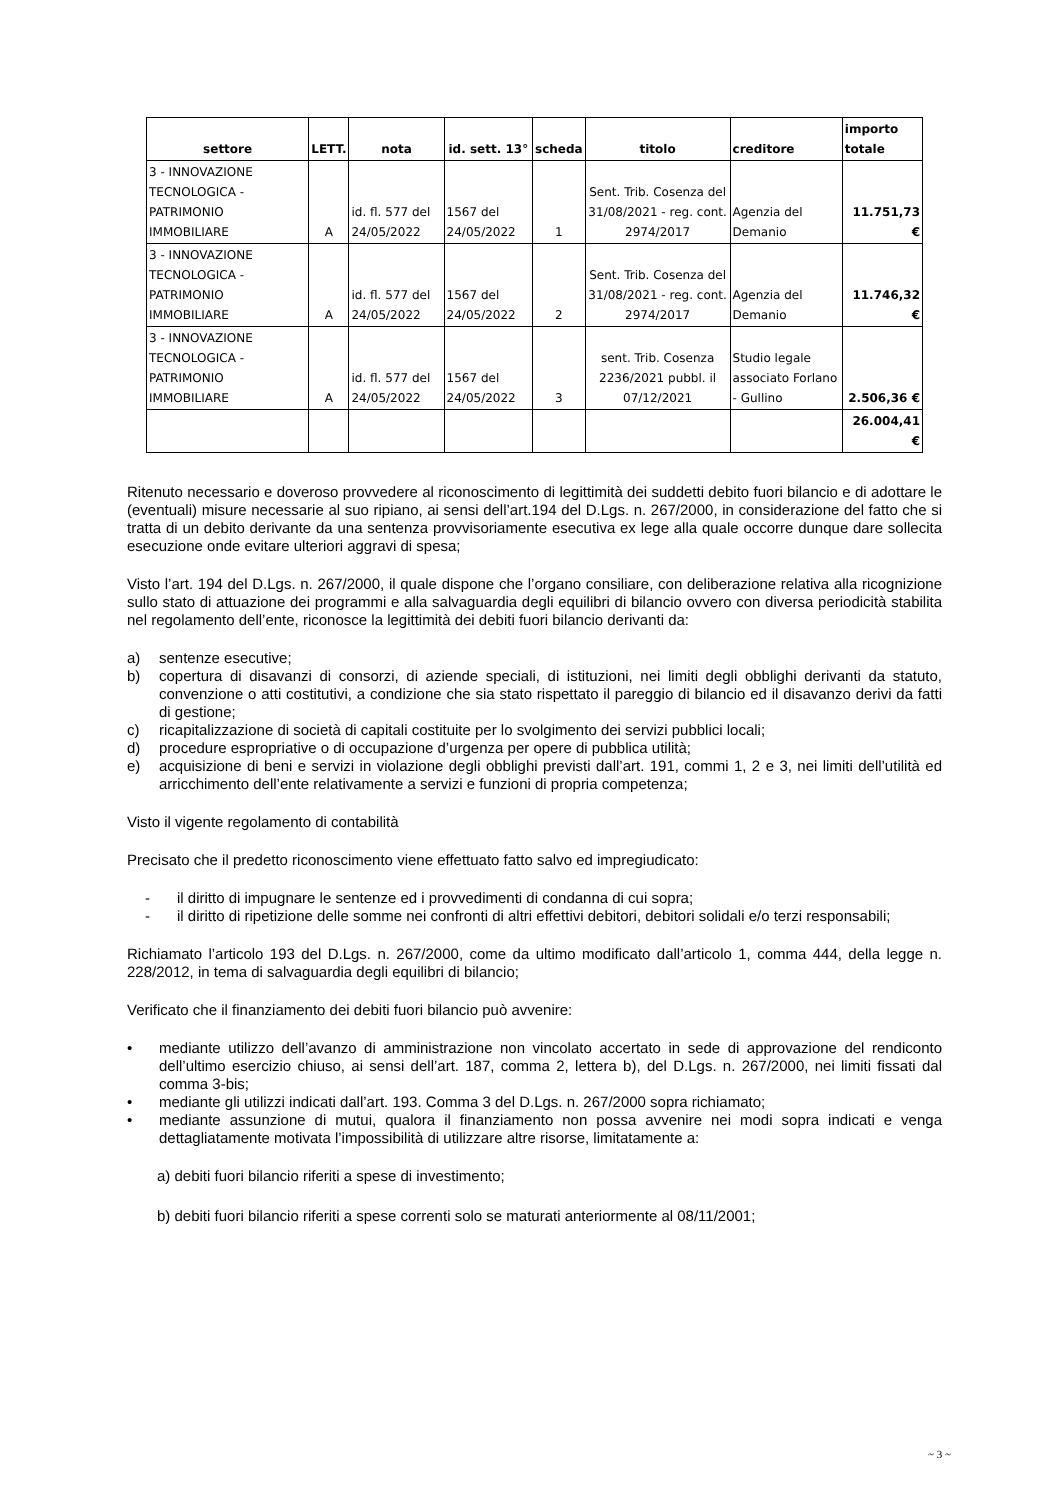| settore | LETT. | nota | id. sett. 13° | scheda | titolo | creditore | importo totale |
| --- | --- | --- | --- | --- | --- | --- | --- |
| 3 - INNOVAZIONE TECNOLOGICA - PATRIMONIO IMMOBILIARE | A | id. fl. 577 del 24/05/2022 | 1567 del 24/05/2022 | 1 | Sent. Trib. Cosenza del 31/08/2021 - reg. cont. 2974/2017 | Agenzia del Demanio | 11.751,73 € |
| 3 - INNOVAZIONE TECNOLOGICA - PATRIMONIO IMMOBILIARE | A | id. fl. 577 del 24/05/2022 | 1567 del 24/05/2022 | 2 | Sent. Trib. Cosenza del 31/08/2021 - reg. cont. 2974/2017 | Agenzia del Demanio | 11.746,32 € |
| 3 - INNOVAZIONE TECNOLOGICA - PATRIMONIO IMMOBILIARE | A | id. fl. 577 del 24/05/2022 | 1567 del 24/05/2022 | 3 | sent. Trib. Cosenza 2236/2021 pubbl. il 07/12/2021 | Studio legale associato Forlano - Gullino | 2.506,36 € |
| | | | | | | | 26.004,41 € |
Ritenuto necessario e doveroso provvedere al riconoscimento di legittimità dei suddetti debito fuori bilancio e di adottare le (eventuali) misure necessarie al suo ripiano, ai sensi dell’art.194 del D.Lgs. n. 267/2000, in considerazione del fatto che si tratta di un debito derivante da una sentenza provvisoriamente esecutiva ex lege alla quale occorre dunque dare sollecita esecuzione onde evitare ulteriori aggravi di spesa;
Visto l’art. 194 del D.Lgs. n. 267/2000, il quale dispone che l’organo consiliare, con deliberazione relativa alla ricognizione sullo stato di attuazione dei programmi e alla salvaguardia degli equilibri di bilancio ovvero con diversa periodicità stabilita nel regolamento dell’ente, riconosce la legittimità dei debiti fuori bilancio derivanti da:
a) sentenze esecutive;
b) copertura di disavanzi di consorzi, di aziende speciali, di istituzioni, nei limiti degli obblighi derivanti da statuto, convenzione o atti costitutivi, a condizione che sia stato rispettato il pareggio di bilancio ed il disavanzo derivi da fatti di gestione;
c) ricapitalizzazione di società di capitali costituite per lo svolgimento dei servizi pubblici locali;
d) procedure espropriative o di occupazione d’urgenza per opere di pubblica utilità;
e) acquisizione di beni e servizi in violazione degli obblighi previsti dall’art. 191, commi 1, 2 e 3, nei limiti dell’utilità ed arricchimento dell’ente relativamente a servizi e funzioni di propria competenza;
Visto il vigente regolamento di contabilità
Precisato che il predetto riconoscimento viene effettuato fatto salvo ed impregiudicato:
- il diritto di impugnare le sentenze ed i provvedimenti di condanna di cui sopra;
- il diritto di ripetizione delle somme nei confronti di altri effettivi debitori, debitori solidali e/o terzi responsabili;
Richiamato l’articolo 193 del D.Lgs. n. 267/2000, come da ultimo modificato dall’articolo 1, comma 444, della legge n. 228/2012, in tema di salvaguardia degli equilibri di bilancio;
Verificato che il finanziamento dei debiti fuori bilancio può avvenire:
• mediante utilizzo dell’avanzo di amministrazione non vincolato accertato in sede di approvazione del rendiconto dell’ultimo esercizio chiuso, ai sensi dell’art. 187, comma 2, lettera b), del D.Lgs. n. 267/2000, nei limiti fissati dal comma 3-bis;
• mediante gli utilizzi indicati dall’art. 193. Comma 3 del D.Lgs. n. 267/2000 sopra richiamato;
• mediante assunzione di mutui, qualora il finanziamento non possa avvenire nei modi sopra indicati e venga dettagliatamente motivata l’impossibilità di utilizzare altre risorse, limitatamente a:
a) debiti fuori bilancio riferiti a spese di investimento;
b) debiti fuori bilancio riferiti a spese correnti solo se maturati anteriormente al 08/11/2001;
~ 3 ~